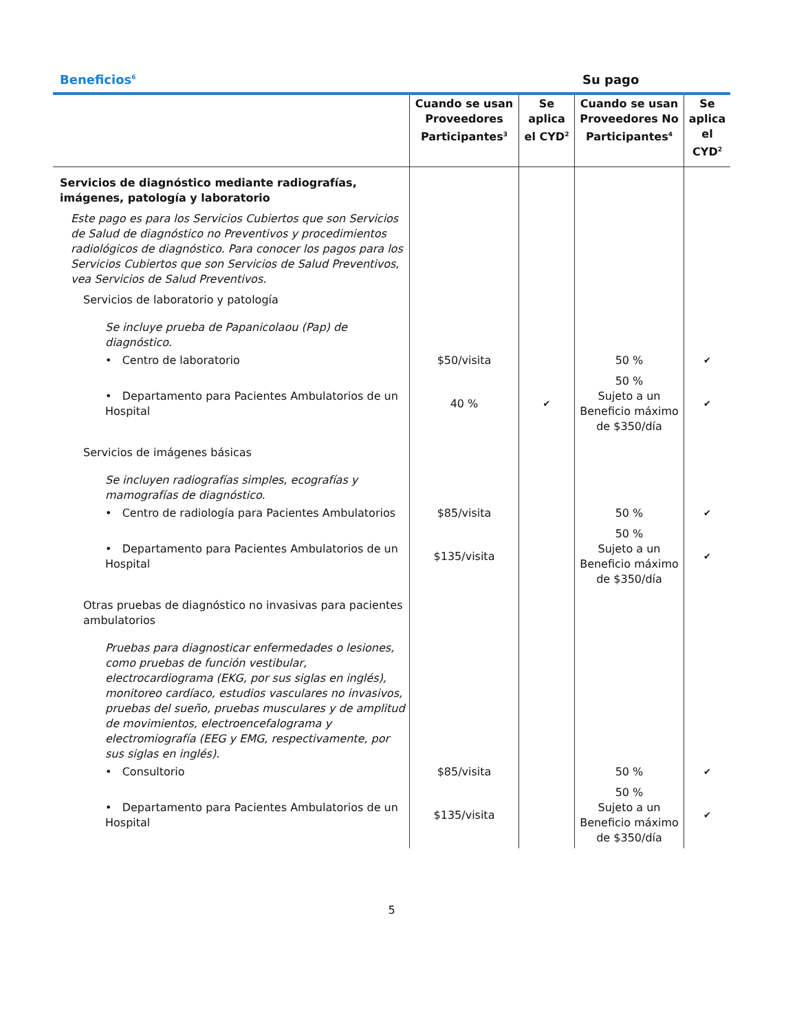Beneficios<sup>6</sup>
Su pago
| | Cuando se usan Proveedores Participantes<sup>3</sup> | Se aplica el CYD<sup>2</sup> | Cuando se usan Proveedores No Participantes<sup>4</sup> | Se aplica el CYD<sup>2</sup> |
| --- | --- | --- | --- | --- |
| Servicios de diagnóstico mediante radiografías, imágenes, patología y laboratorio | | | | |
| Este pago es para los Servicios Cubiertos que son Servicios de Salud de diagnóstico no Preventivos y procedimientos radiológicos de diagnóstico. Para conocer los pagos para los Servicios Cubiertos que son Servicios de Salud Preventivos, vea Servicios de Salud Preventivos. | | | | |
| Servicios de laboratorio y patología | | | | |
| Se incluye prueba de Papanicolaou (Pap) de diagnóstico. | | | | |
| • Centro de laboratorio | $50/visita | | 50 % | ✔ |
| • Departamento para Pacientes Ambulatorios de un Hospital | 40 % | ✔ | 50 % Sujeto a un Beneficio máximo de $350/día | ✔ |
| Servicios de imágenes básicas | | | | |
| Se incluyen radiografías simples, ecografías y mamografías de diagnóstico. | | | | |
| • Centro de radiología para Pacientes Ambulatorios | $85/visita | | 50 % | ✔ |
| • Departamento para Pacientes Ambulatorios de un Hospital | $135/visita | | 50 % Sujeto a un Beneficio máximo de $350/día | ✔ |
| Otras pruebas de diagnóstico no invasivas para pacientes ambulatorios | | | | |
| Pruebas para diagnosticar enfermedades o lesiones, como pruebas de función vestibular, electrocardiograma (EKG, por sus siglas en inglés), monitoreo cardíaco, estudios vasculares no invasivos, pruebas del sueño, pruebas musculares y de amplitud de movimientos, electroencefalograma y electromiografía (EEG y EMG, respectivamente, por sus siglas en inglés). | | | | |
| • Consultorio | $85/visita | | 50 % | ✔ |
| • Departamento para Pacientes Ambulatorios de un Hospital | $135/visita | | 50 % Sujeto a un Beneficio máximo de $350/día | ✔ |
5